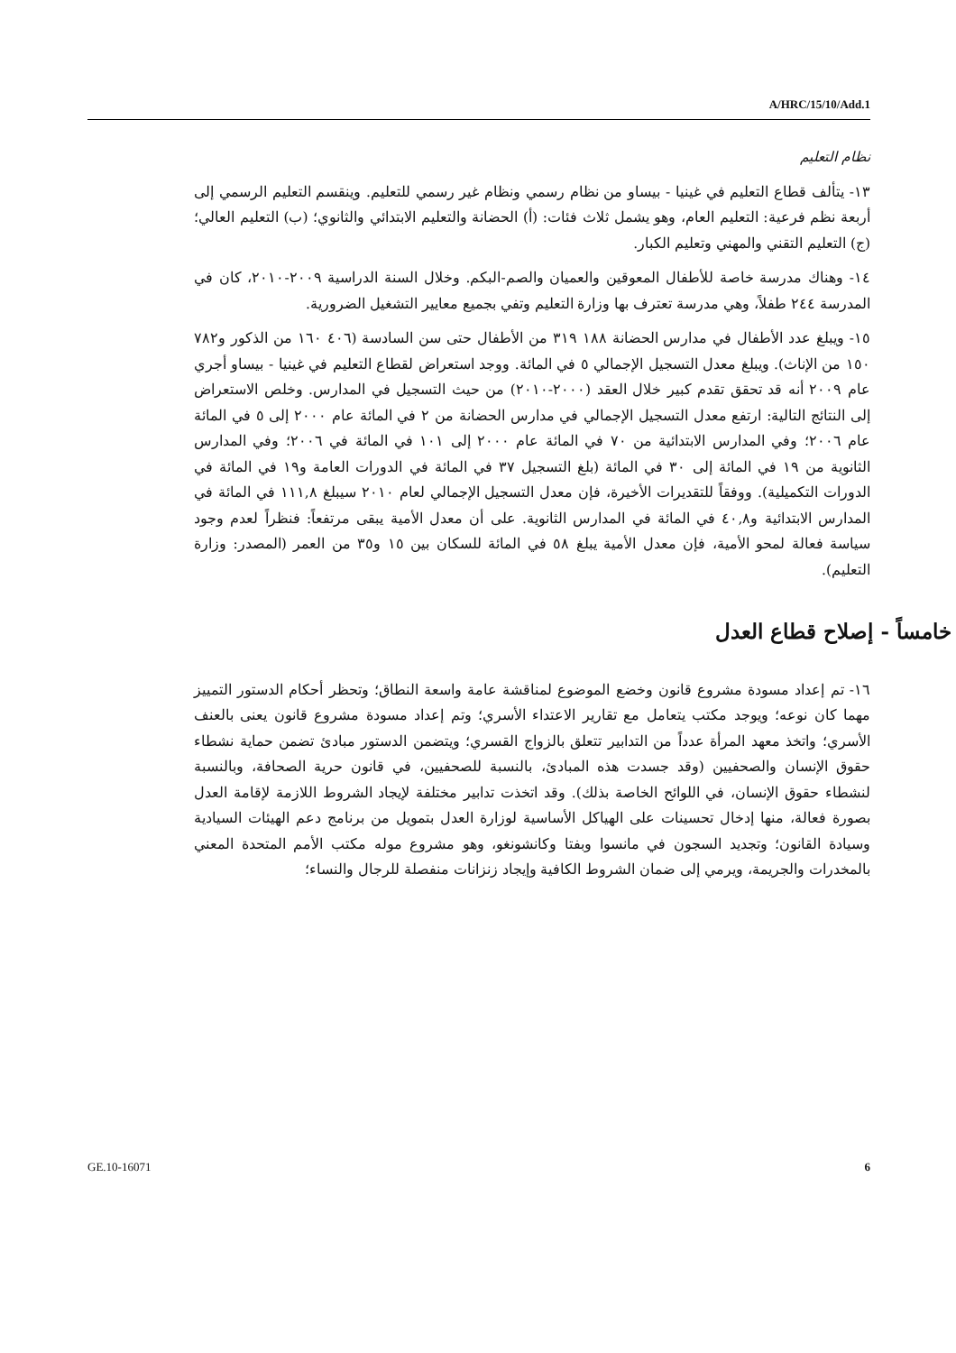A/HRC/15/10/Add.1
نظام التعليم
١٣- يتألف قطاع التعليم في غينيا - بيساو من نظام رسمي ونظام غير رسمي للتعليم. وينقسم التعليم الرسمي إلى أربعة نظم فرعية: التعليم العام، وهو يشمل ثلاث فئات: (أ) الحضانة والتعليم الابتدائي والثانوي؛ (ب) التعليم العالي؛ (ج) التعليم التقني والمهني وتعليم الكبار.
١٤- وهناك مدرسة خاصة للأطفال المعوقين والعميان والصم-البكم. وخلال السنة الدراسية ٢٠٠٩-٢٠١٠، كان في المدرسة ٢٤٤ طفلاً، وهي مدرسة تعترف بها وزارة التعليم وتفي بجميع معايير التشغيل الضرورية.
١٥- ويبلغ عدد الأطفال في مدارس الحضانة ١٨٨ ٣١٩ من الأطفال حتى سن السادسة (٤٠٦ ١٦٠ من الذكور و٧٨٢ ١٥٠ من الإناث). ويبلغ معدل التسجيل الإجمالي ٥ في المائة. ووجد استعراض لقطاع التعليم في غينيا - بيساو أجري عام ٢٠٠٩ أنه قد تحقق تقدم كبير خلال العقد (٢٠٠٠-٢٠١٠) من حيث التسجيل في المدارس. وخلص الاستعراض إلى النتائج التالية: ارتفع معدل التسجيل الإجمالي في مدارس الحضانة من ٢ في المائة عام ٢٠٠٠ إلى ٥ في المائة عام ٢٠٠٦؛ وفي المدارس الابتدائية من ٧٠ في المائة عام ٢٠٠٠ إلى ١٠١ في المائة في ٢٠٠٦؛ وفي المدارس الثانوية من ١٩ في المائة إلى ٣٠ في المائة (بلغ التسجيل ٣٧ في المائة في الدورات العامة و١٩ في المائة في الدورات التكميلية). ووفقاً للتقديرات الأخيرة، فإن معدل التسجيل الإجمالي لعام ٢٠١٠ سيبلغ ١١١,٨ في المائة في المدارس الابتدائية و٤٠,٨ في المائة في المدارس الثانوية. على أن معدل الأمية يبقى مرتفعاً: فنظراً لعدم وجود سياسة فعالة لمحو الأمية، فإن معدل الأمية يبلغ ٥٨ في المائة للسكان بين ١٥ و٣٥ من العمر (المصدر: وزارة التعليم).
خامساً - إصلاح قطاع العدل
١٦- تم إعداد مسودة مشروع قانون وخضع الموضوع لمناقشة عامة واسعة النطاق؛ وتحظر أحكام الدستور التمييز مهما كان نوعه؛ ويوجد مكتب يتعامل مع تقارير الاعتداء الأسري؛ وتم إعداد مسودة مشروع قانون يعنى بالعنف الأسري؛ واتخذ معهد المرأة عدداً من التدابير تتعلق بالزواج القسري؛ ويتضمن الدستور مبادئ تضمن حماية نشطاء حقوق الإنسان والصحفيين (وقد جسدت هذه المبادئ، بالنسبة للصحفيين، في قانون حرية الصحافة، وبالنسبة لنشطاء حقوق الإنسان، في اللوائح الخاصة بذلك). وقد اتخذت تدابير مختلفة لإيجاد الشروط اللازمة لإقامة العدل بصورة فعالة، منها إدخال تحسينات على الهياكل الأساسية لوزارة العدل بتمويل من برنامج دعم الهيئات السيادية وسيادة القانون؛ وتجديد السجون في مانسوا وبفتا وكانشونغو، وهو مشروع موله مكتب الأمم المتحدة المعني بالمخدرات والجريمة، ويرمي إلى ضمان الشروط الكافية وإيجاد زنزانات منفصلة للرجال والنساء؛
GE.10-16071 6